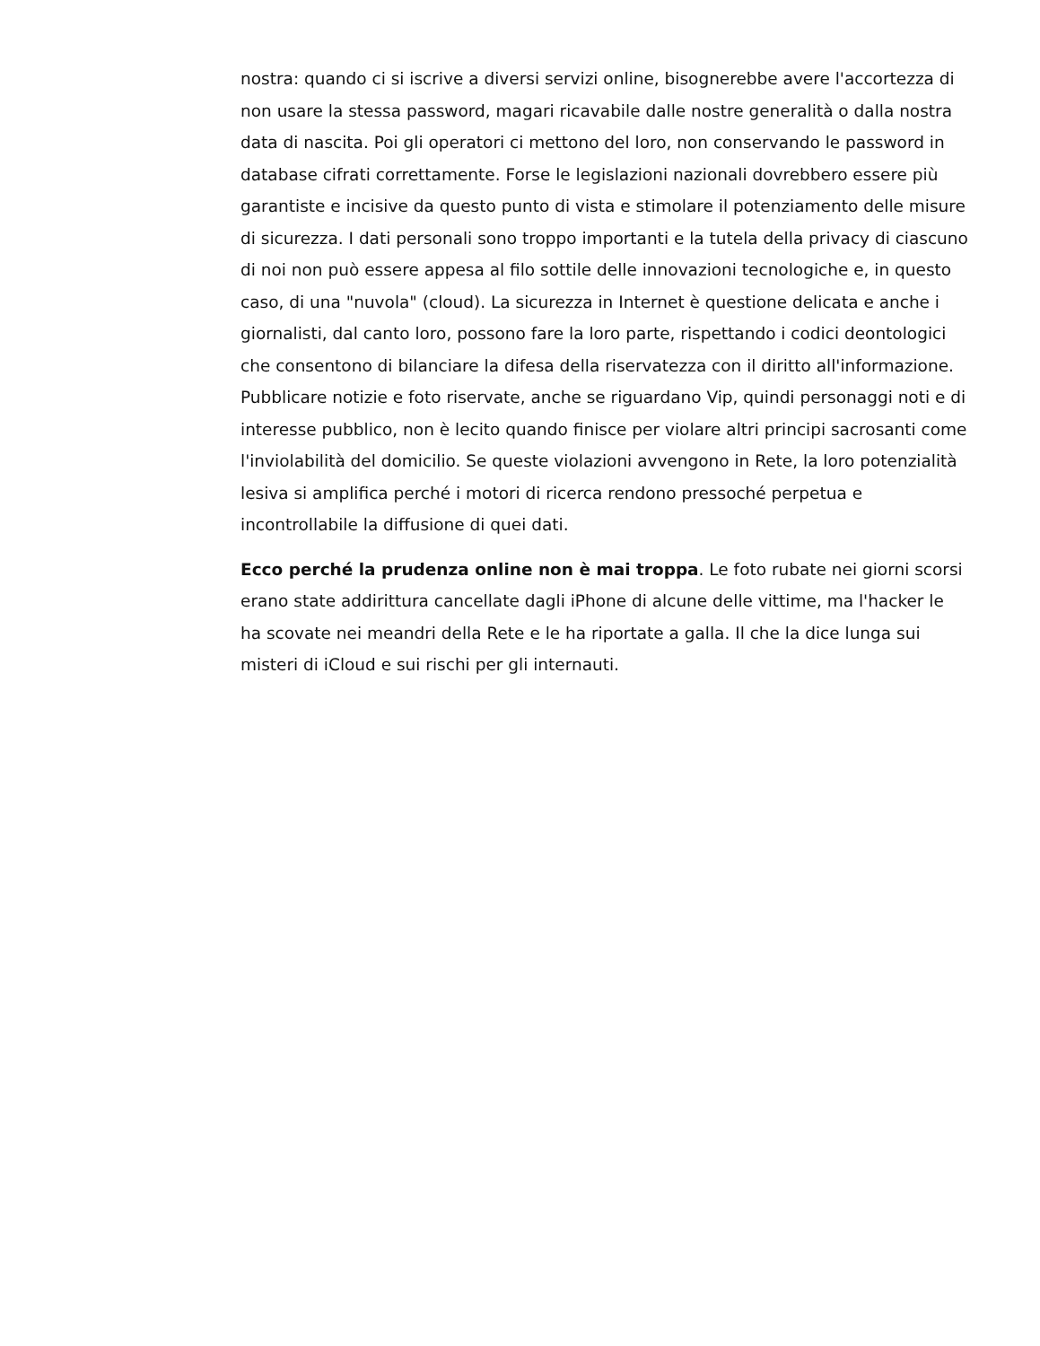nostra: quando ci si iscrive a diversi servizi online, bisognerebbe avere l'accortezza di non usare la stessa password, magari ricavabile dalle nostre generalità o dalla nostra data di nascita. Poi gli operatori ci mettono del loro, non conservando le password in database cifrati correttamente. Forse le legislazioni nazionali dovrebbero essere più garantiste e incisive da questo punto di vista e stimolare il potenziamento delle misure di sicurezza. I dati personali sono troppo importanti e la tutela della privacy di ciascuno di noi non può essere appesa al filo sottile delle innovazioni tecnologiche e, in questo caso, di una "nuvola" (cloud). La sicurezza in Internet è questione delicata e anche i giornalisti, dal canto loro, possono fare la loro parte, rispettando i codici deontologici che consentono di bilanciare la difesa della riservatezza con il diritto all'informazione. Pubblicare notizie e foto riservate, anche se riguardano Vip, quindi personaggi noti e di interesse pubblico, non è lecito quando finisce per violare altri principi sacrosanti come l'inviolabilità del domicilio. Se queste violazioni avvengono in Rete, la loro potenzialità lesiva si amplifica perché i motori di ricerca rendono pressoché perpetua e incontrollabile la diffusione di quei dati.
Ecco perché la prudenza online non è mai troppa. Le foto rubate nei giorni scorsi erano state addirittura cancellate dagli iPhone di alcune delle vittime, ma l'hacker le ha scovate nei meandri della Rete e le ha riportate a galla. Il che la dice lunga sui misteri di iCloud e sui rischi per gli internauti.